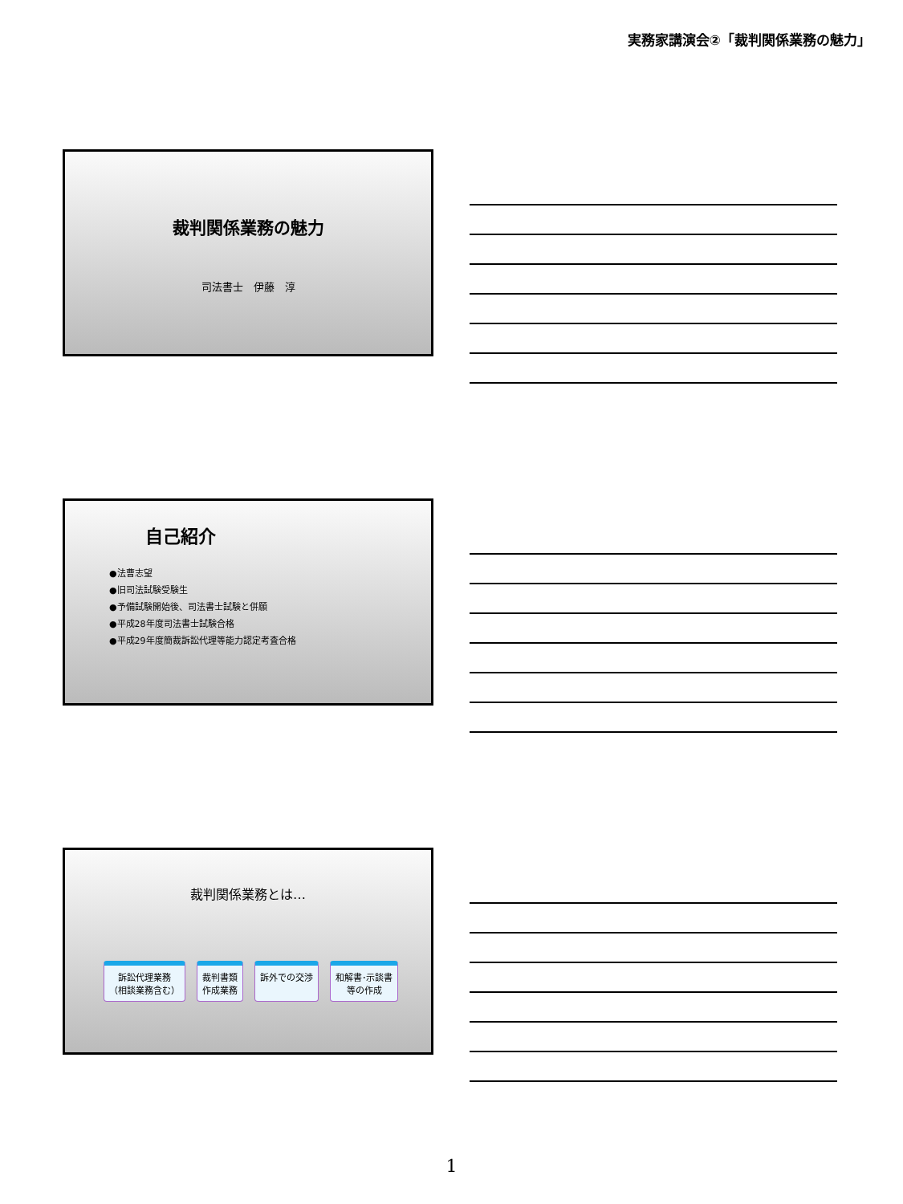実務家講演会②「裁判関係業務の魅力」
裁判関係業務の魅力
司法書士　伊藤　淳
自己紹介
●法曹志望
●旧司法試験受験生
●予備試験開始後、司法書士試験と併願
●平成28年度司法書士試験合格
●平成29年度簡裁訴訟代理等能力認定考査合格
裁判関係業務とは…
訴訟代理業務
（相談業務含む）
裁判書類
作成業務
訴外での交渉 和解書･示談書
等の作成
1